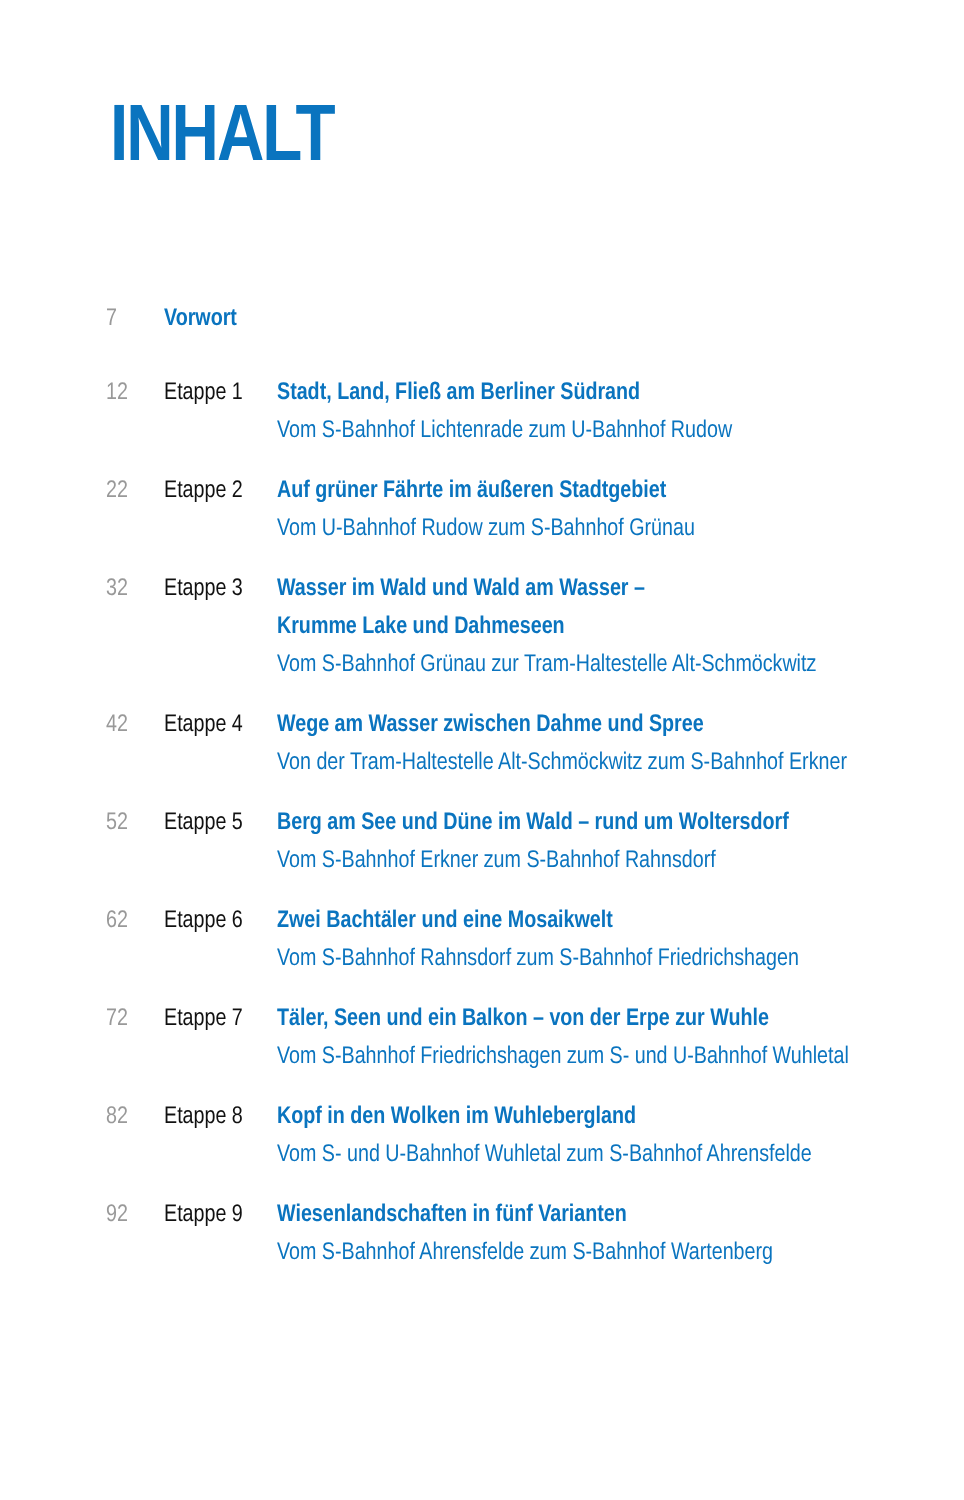INHALT
7 Vorwort
12 Etappe 1
Stadt, Land, Fließ am Berliner Südrand
Vom S-Bahnhof Lichtenrade zum U-Bahnhof Rudow
22 Etappe 2
Auf grüner Fährte im äußeren Stadtgebiet
Vom U-Bahnhof Rudow zum S-Bahnhof Grünau
32 Etappe 3
Wasser im Wald und Wald am Wasser –
Krumme Lake und Dahmeseen
Vom S-Bahnhof Grünau zur Tram-Haltestelle Alt-Schmöckwitz
42 Etappe 4
Wege am Wasser zwischen Dahme und Spree
Von der Tram-Haltestelle Alt-Schmöckwitz zum S-Bahnhof Erkner
52 Etappe 5
Berg am See und Düne im Wald – rund um Woltersdorf
Vom S-Bahnhof Erkner zum S-Bahnhof Rahnsdorf
62 Etappe 6
Zwei Bachtäler und eine Mosaikwelt
Vom S-Bahnhof Rahnsdorf zum S-Bahnhof Friedrichshagen
72 Etappe 7
Täler, Seen und ein Balkon – von der Erpe zur Wuhle
Vom S-Bahnhof Friedrichshagen zum S- und U-Bahnhof Wuhletal
82 Etappe 8
Kopf in den Wolken im Wuhlebergland
Vom S- und U-Bahnhof Wuhletal zum S-Bahnhof Ahrensfelde
92 Etappe 9
Wiesenlandschaften in fünf Varianten
Vom S-Bahnhof Ahrensfelde zum S-Bahnhof Wartenberg